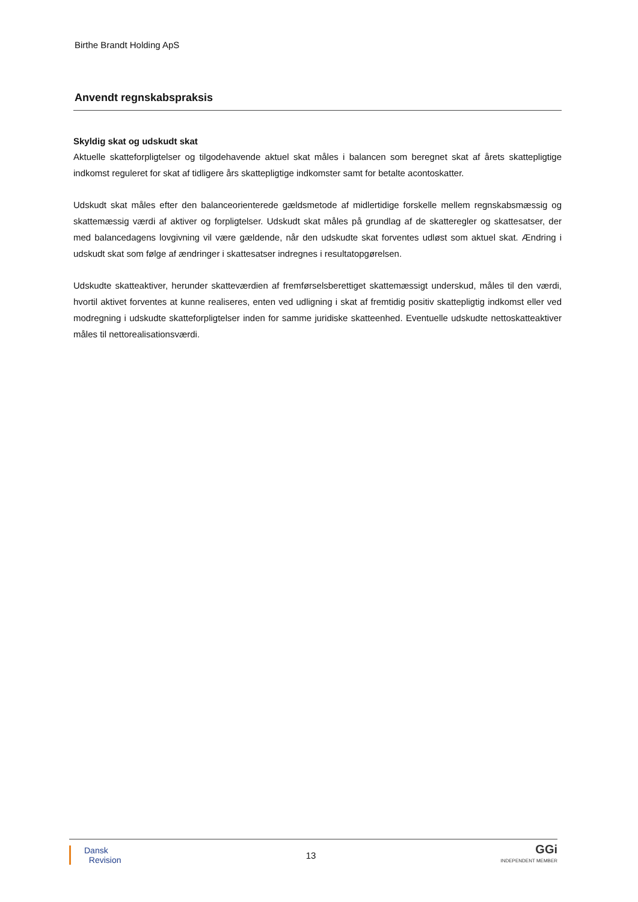Birthe Brandt Holding ApS
Anvendt regnskabspraksis
Skyldig skat og udskudt skat
Aktuelle skatteforpligtelser og tilgodehavende aktuel skat måles i balancen som beregnet skat af årets skattepligtige indkomst reguleret for skat af tidligere års skattepligtige indkomster samt for betalte acontoskatter.
Udskudt skat måles efter den balanceorienterede gældsmetode af midlertidige forskelle mellem regnskabsmæssig og skattemæssig værdi af aktiver og forpligtelser. Udskudt skat måles på grundlag af de skatteregler og skattesatser, der med balancedagens lovgivning vil være gældende, når den udskudte skat forventes udløst som aktuel skat. Ændring i udskudt skat som følge af ændringer i skattesatser indregnes i resultatopgørelsen.
Udskudte skatteaktiver, herunder skatteværdien af fremførselsberettiget skattemæssigt underskud, måles til den værdi, hvortil aktivet forventes at kunne realiseres, enten ved udligning i skat af fremtidig positiv skattepligtig indkomst eller ved modregning i udskudte skatteforpligtelser inden for samme juridiske skatteenhed. Eventuelle udskudte nettoskatteaktiver måles til nettorealisationsværdi.
Dansk
Revision
13
GGi
INDEPENDENT MEMBER